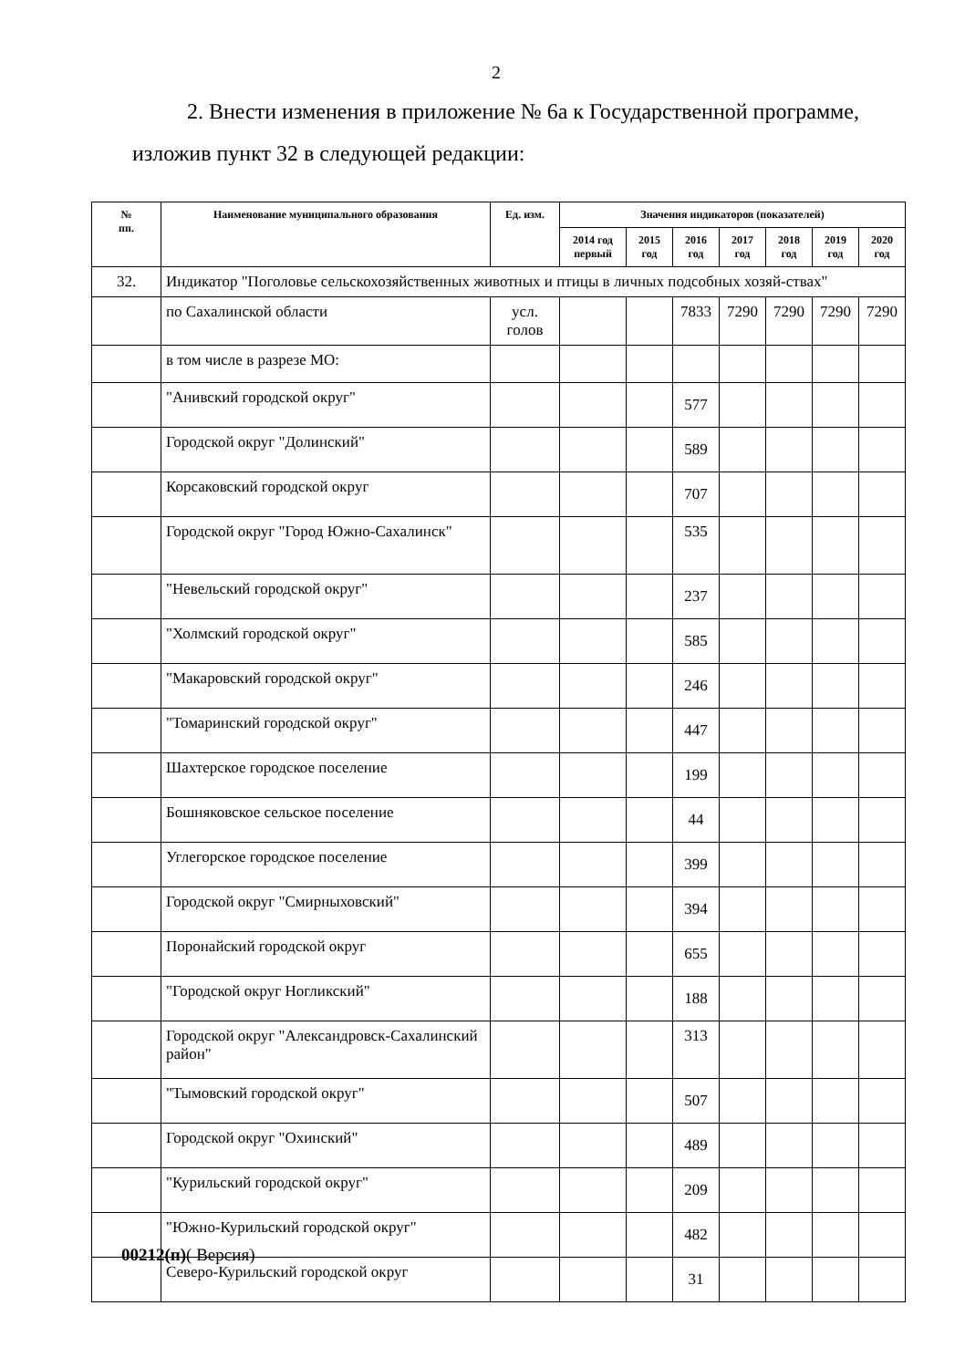2
2. Внести изменения в приложение № 6а к Государственной программе, изложив пункт 32 в следующей редакции:
| № пп. | Наименование муниципального образования | Ед. изм. | Значения индикаторов (показателей) | | | | | | |
| --- | --- | --- | --- | --- | --- | --- | --- | --- | --- |
| | | | 2014 год первый | 2015 год | 2016 год | 2017 год | 2018 год | 2019 год | 2020 год |
| 32. | Индикатор "Поголовье сельскохозяйственных животных и птицы в личных подсобных хозяй-ствах" | | | | | | | | |
| | по Сахалинской области | усл. голов | | | 7833 | 7290 | 7290 | 7290 | 7290 |
| | в том числе в разрезе МО: | | | | | | | | |
| | "Анивский городской округ" | | | | 577 | | | | |
| | Городской округ "Долинский" | | | | 589 | | | | |
| | Корсаковский городской округ | | | | 707 | | | | |
| | Городской округ "Город Южно-Сахалинск" | | | | 535 | | | | |
| | "Невельский городской округ" | | | | 237 | | | | |
| | "Холмский городской округ" | | | | 585 | | | | |
| | "Макаровский городской округ" | | | | 246 | | | | |
| | "Томаринский городской округ" | | | | 447 | | | | |
| | Шахтерское городское поселение | | | | 199 | | | | |
| | Бошняковское сельское поселение | | | | 44 | | | | |
| | Углегорское городское поселение | | | | 399 | | | | |
| | Городской округ "Смирныховский" | | | | 394 | | | | |
| | Поронайский городской округ | | | | 655 | | | | |
| | "Городской округ Ногликский" | | | | 188 | | | | |
| | Городской округ "Александровск-Сахалинский район" | | | | 313 | | | | |
| | "Тымовский городской округ" | | | | 507 | | | | |
| | Городской округ "Охинский" | | | | 489 | | | | |
| | "Курильский городской округ" | | | | 209 | | | | |
| | "Южно-Курильский городской округ" | | | | 482 | | | | |
| | Северо-Курильский городской округ | | | | 31 | | | | |
00212(п)( Версия)